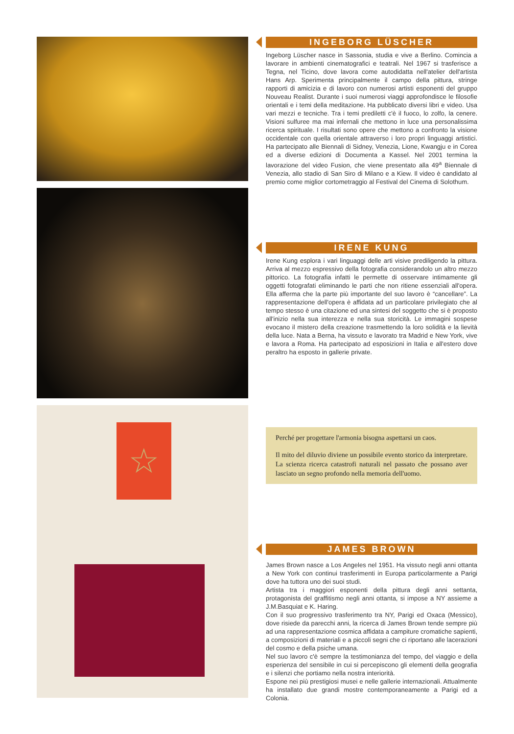☆
INGEBORG LÜSCHER
Ingeborg Lüscher nasce in Sassonia, studia e vive a Berlino. Comincia a lavorare in ambienti cinematografici e teatrali. Nel 1967 si trasferisce a Tegna, nel Ticino, dove lavora come autodidatta nell'atelier dell'artista Hans Arp. Sperimenta principalmente il campo della pittura, stringe rapporti di amicizia e di lavoro con numerosi artisti esponenti del gruppo Nouveau Realist. Durante i suoi numerosi viaggi approfondisce le filosofie orientali e i temi della meditazione. Ha pubblicato diversi libri e video. Usa vari mezzi e tecniche. Tra i temi prediletti c'è il fuoco, lo zolfo, la cenere. Visioni sulfuree ma mai infernali che mettono in luce una personalissima ricerca spirituale. I risultati sono opere che mettono a confronto la visione occidentale con quella orientale attraverso i loro propri linguaggi artistici. Ha partecipato alle Biennali di Sidney, Venezia, Lione, Kwangju e in Corea ed a diverse edizioni di Documenta a Kassel. Nel 2001 termina la lavorazione del video Fusion, che viene presentato alla 49<sup>a</sup> Biennale di Venezia, allo stadio di San Siro di Milano e a Kiew. Il video è candidato al premio come miglior cortometraggio al Festival del Cinema di Solothum.
IRENE KUNG
Irene Kung esplora i vari linguaggi delle arti visive prediligendo la pittura. Arriva al mezzo espressivo della fotografia considerandolo un altro mezzo pittorico. La fotografia infatti le permette di osservare intimamente gli oggetti fotografati eliminando le parti che non ritiene essenziali all'opera. Ella afferma che la parte più importante del suo lavoro è “cancellare”. La rappresentazione dell'opera è affidata ad un particolare privilegiato che al tempo stesso è una citazione ed una sintesi del soggetto che si è proposto all'inizio nella sua interezza e nella sua storicità. Le immagini sospese evocano il mistero della creazione trasmettendo la loro solidità e la lievità della luce. Nata a Berna, ha vissuto e lavorato tra Madrid e New York, vive e lavora a Roma. Ha partecipato ad esposizioni in Italia e all'estero dove peraltro ha esposto in gallerie private.
Perché per progettare l'armonia bisogna aspettarsi un caos.
Il mito del diluvio diviene un possibile evento storico da interpretare. La scienza ricerca catastrofi naturali nel passato che possano aver lasciato un segno profondo nella memoria dell'uomo.
JAMES BROWN
James Brown nasce a Los Angeles nel 1951. Ha vissuto negli anni ottanta a New York con continui trasferimenti in Europa particolarmente a Parigi dove ha tuttora uno dei suoi studi.
Artista tra i maggiori esponenti della pittura degli anni settanta, protagonista del graffitismo negli anni ottanta, si impose a NY assieme a J.M.Basquiat e K. Haring.
Con il suo progressivo trasferimento tra NY, Parigi ed Oxaca (Messico), dove risiede da parecchi anni, la ricerca di James Brown tende sempre più ad una rappresentazione cosmica affidata a campiture cromatiche sapienti, a composizioni di materiali e a piccoli segni che ci riportano alle lacerazioni del cosmo e della psiche umana.
Nel suo lavoro c'è sempre la testimonianza del tempo, del viaggio e della esperienza del sensibile in cui si percepiscono gli elementi della geografia e i silenzi che portiamo nella nostra interiorità.
Espone nei più prestigiosi musei e nelle gallerie internazionali. Attualmente ha installato due grandi mostre contemporaneamente a Parigi ed a Colonia.